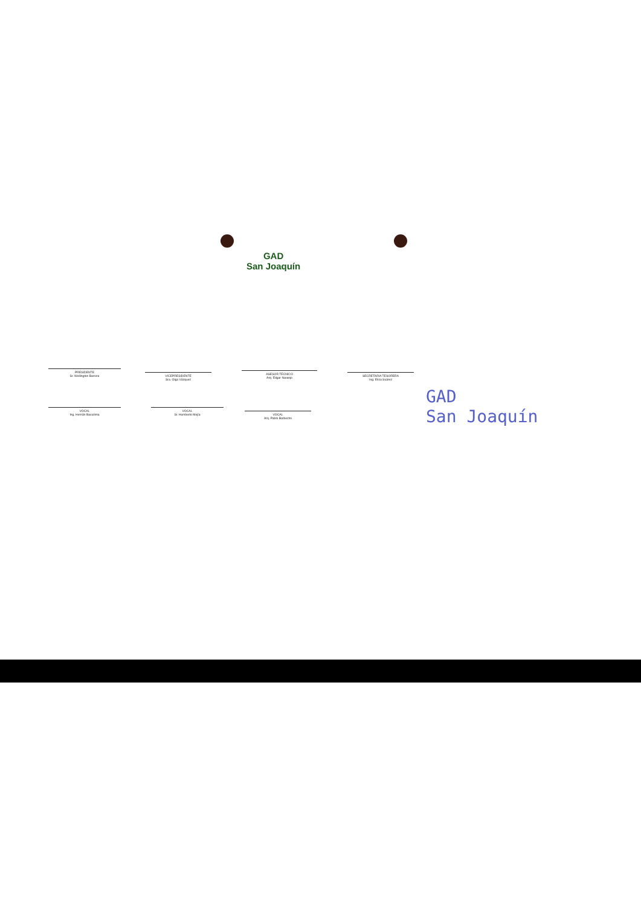GAD
San Joaquín
PRESIDENTE
Sr. Wellington Barrera
VICEPRESIDENTE
Sra. Olga Vázquez
ASESOR TÉCNICO
Arq. Édgar Naranjo
SECRETARIA TESORERA
Ing. Eliza Suárez
VOCAL
Ing. Hernán Bacuilima
VOCAL
Sr. Humberto Mejía
VOCAL
Arq. Pablo Barbecho
GAD
San Joaquín